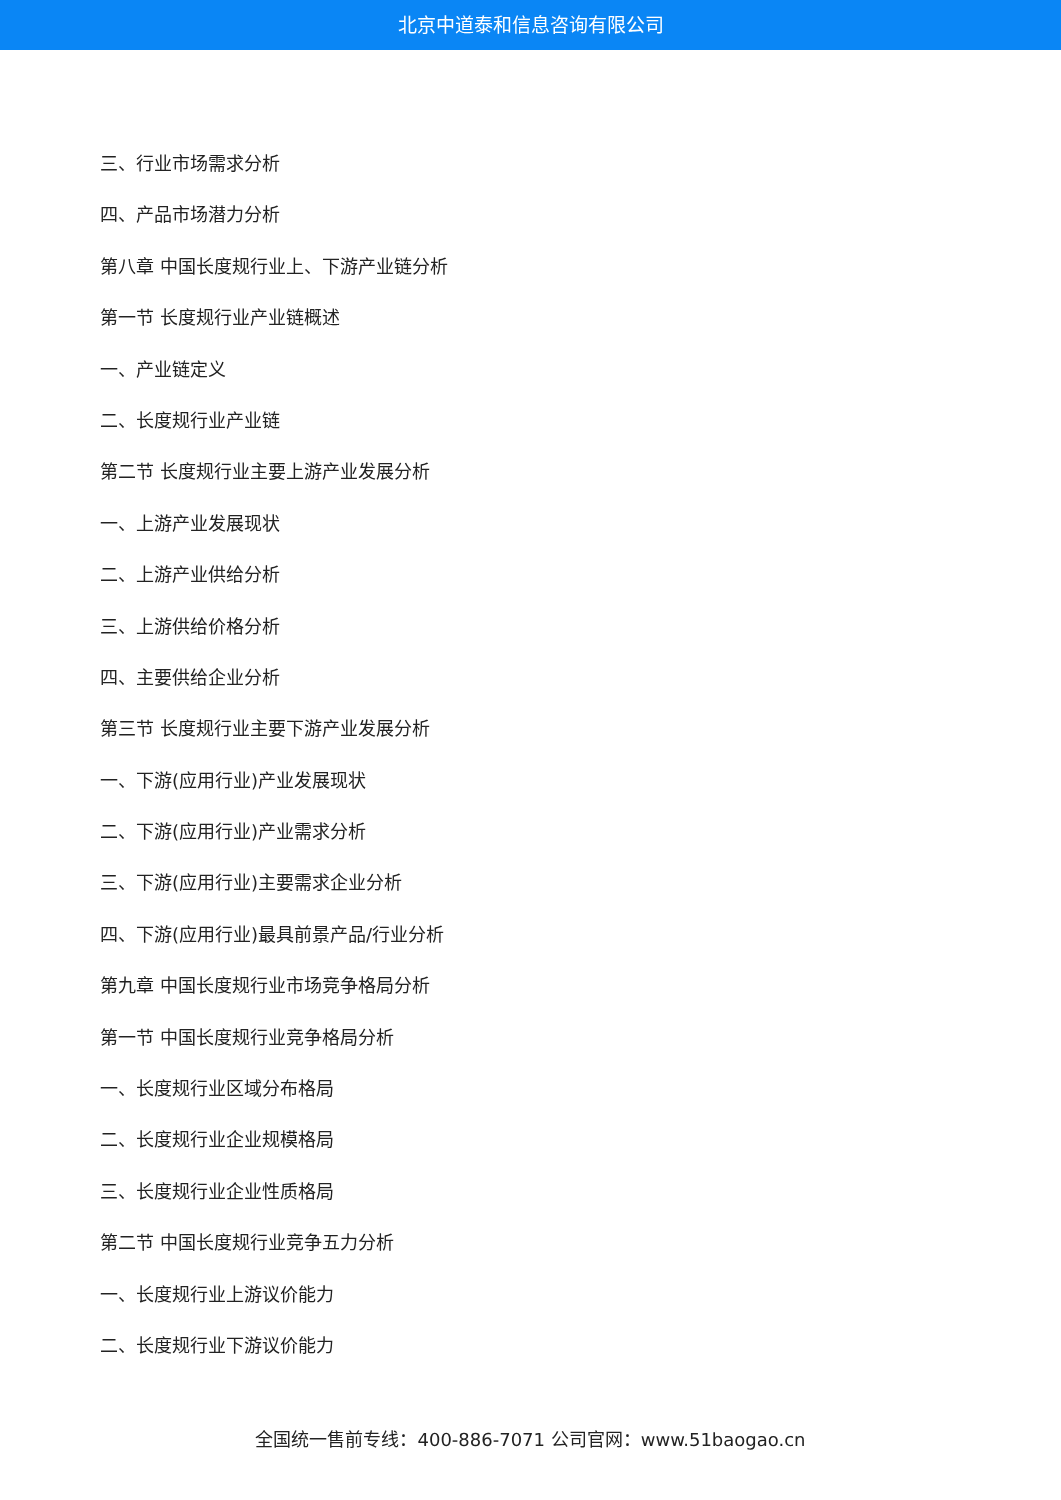北京中道泰和信息咨询有限公司
三、行业市场需求分析
四、产品市场潜力分析
第八章 中国长度规行业上、下游产业链分析
第一节 长度规行业产业链概述
一、产业链定义
二、长度规行业产业链
第二节 长度规行业主要上游产业发展分析
一、上游产业发展现状
二、上游产业供给分析
三、上游供给价格分析
四、主要供给企业分析
第三节 长度规行业主要下游产业发展分析
一、下游(应用行业)产业发展现状
二、下游(应用行业)产业需求分析
三、下游(应用行业)主要需求企业分析
四、下游(应用行业)最具前景产品/行业分析
第九章 中国长度规行业市场竞争格局分析
第一节 中国长度规行业竞争格局分析
一、长度规行业区域分布格局
二、长度规行业企业规模格局
三、长度规行业企业性质格局
第二节 中国长度规行业竞争五力分析
一、长度规行业上游议价能力
二、长度规行业下游议价能力
全国统一售前专线：400-886-7071 公司官网：www.51baogao.cn